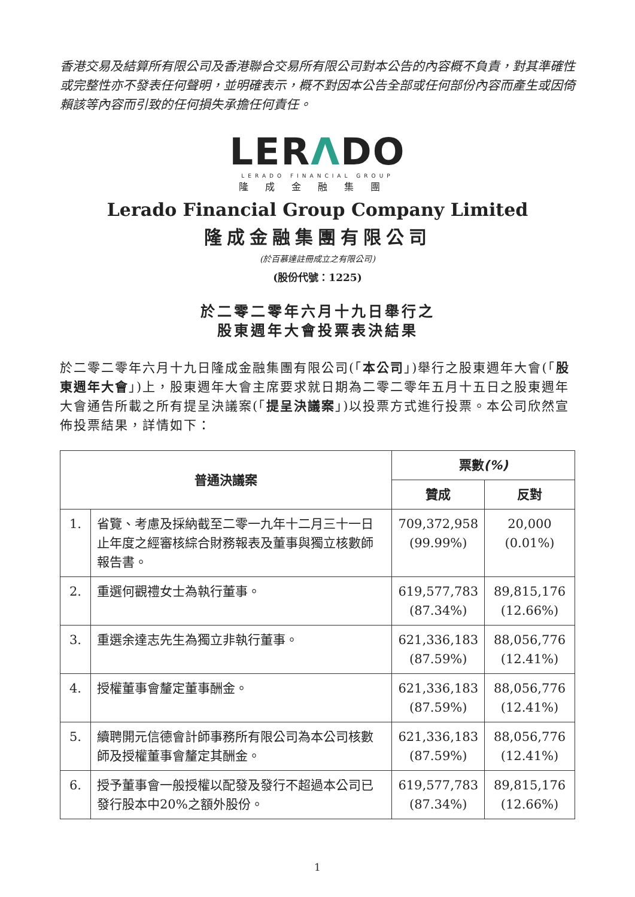香港交易及結算所有限公司及香港聯合交易所有限公司對本公告的內容概不負責，對其準確性或完整性亦不發表任何聲明，並明確表示，概不對因本公告全部或任何部份內容而產生或因倚賴該等內容而引致的任何損失承擔任何責任。
LERΛDO
LERADO FINANCIAL GROUP
隆成金融集團
Lerado Financial Group Company Limited
隆成金融集團有限公司
(於百慕達註冊成立之有限公司)
(股份代號：1225)
於二零二零年六月十九日舉行之
股東週年大會投票表決結果
於二零二零年六月十九日隆成金融集團有限公司(「本公司」)舉行之股東週年大會(「股東週年大會」)上，股東週年大會主席要求就日期為二零二零年五月十五日之股東週年大會通告所載之所有提呈決議案(「提呈決議案」)以投票方式進行投票。本公司欣然宣佈投票結果，詳情如下：
| 普通決議案 | | 票數 (%) | |
| --- | --- | --- | --- |
| | | 贊成 | 反對 |
| 1. | 省覽、考慮及採納截至二零一九年十二月三十一日止年度之經審核綜合財務報表及董事與獨立核數師報告書。 | 709,372,958 (99.99%) | 20,000 (0.01%) |
| 2. | 重選何觀禮女士為執行董事。 | 619,577,783 (87.34%) | 89,815,176 (12.66%) |
| 3. | 重選余達志先生為獨立非執行董事。 | 621,336,183 (87.59%) | 88,056,776 (12.41%) |
| 4. | 授權董事會釐定董事酬金。 | 621,336,183 (87.59%) | 88,056,776 (12.41%) |
| 5. | 續聘開元信德會計師事務所有限公司為本公司核數師及授權董事會釐定其酬金。 | 621,336,183 (87.59%) | 88,056,776 (12.41%) |
| 6. | 授予董事會一般授權以配發及發行不超過本公司已發行股本中20%之額外股份。 | 619,577,783 (87.34%) | 89,815,176 (12.66%) |
1